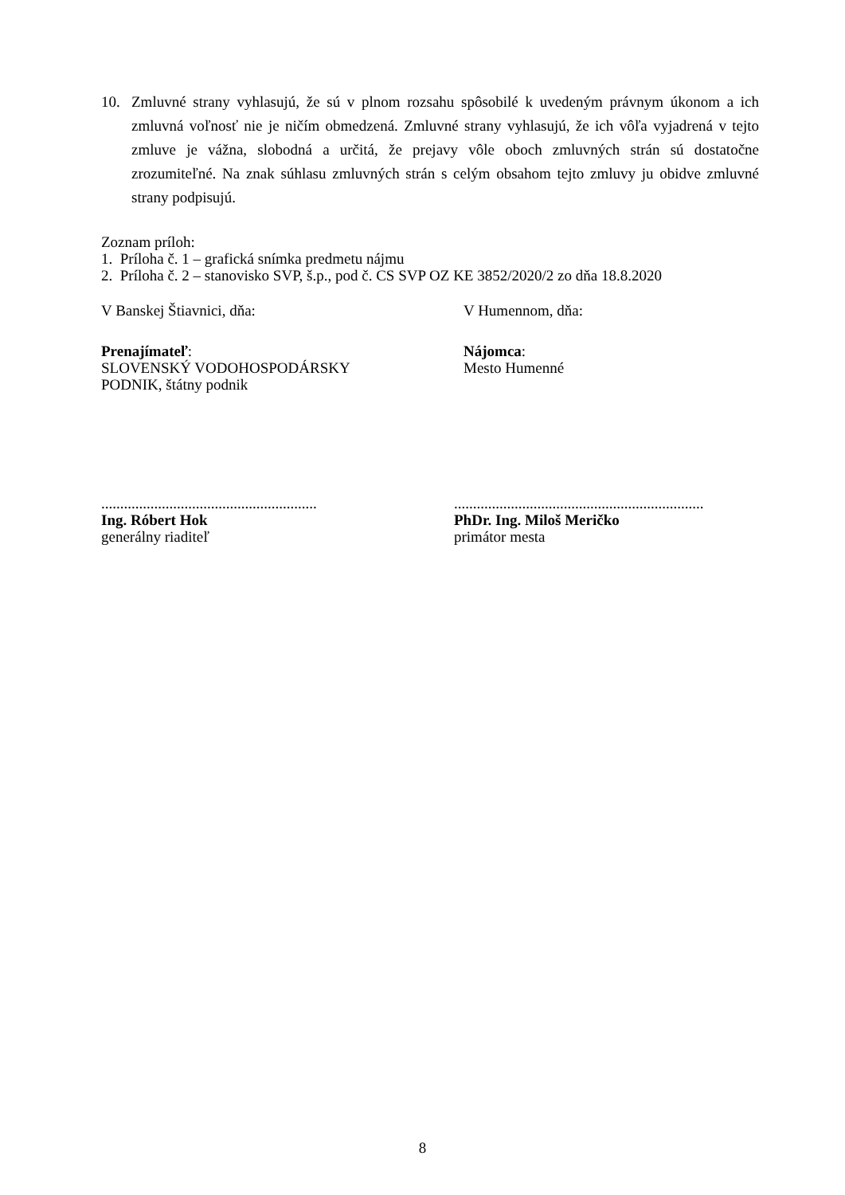10. Zmluvné strany vyhlasujú, že sú v plnom rozsahu spôsobilé k uvedeným právnym úkonom a ich zmluvná voľnosť nie je ničím obmedzená. Zmluvné strany vyhlasujú, že ich vôľa vyjadrená v tejto zmluve je vážna, slobodná a určitá, že prejavy vôle oboch zmluvných strán sú dostatočne zrozumiteľné. Na znak súhlasu zmluvných strán s celým obsahom tejto zmluvy ju obidve zmluvné strany podpisujú.
Zoznam príloh:
1. Príloha č. 1 – grafická snímka predmetu nájmu
2. Príloha č. 2 – stanovisko SVP, š.p., pod č. CS SVP OZ KE 3852/2020/2 zo dňa 18.8.2020
V Banskej Štiavnici, dňa: V Humennom, dňa:
Prenajímateľ:
SLOVENSKÝ VODOHOSPODÁRSKY
PODNIK, štátny podnik
Nájomca:
Mesto Humenné
.........................................................
Ing. Róbert Hok
generálny riaditeľ
..................................................................
PhDr. Ing. Miloš Meričko
primátor mesta
8